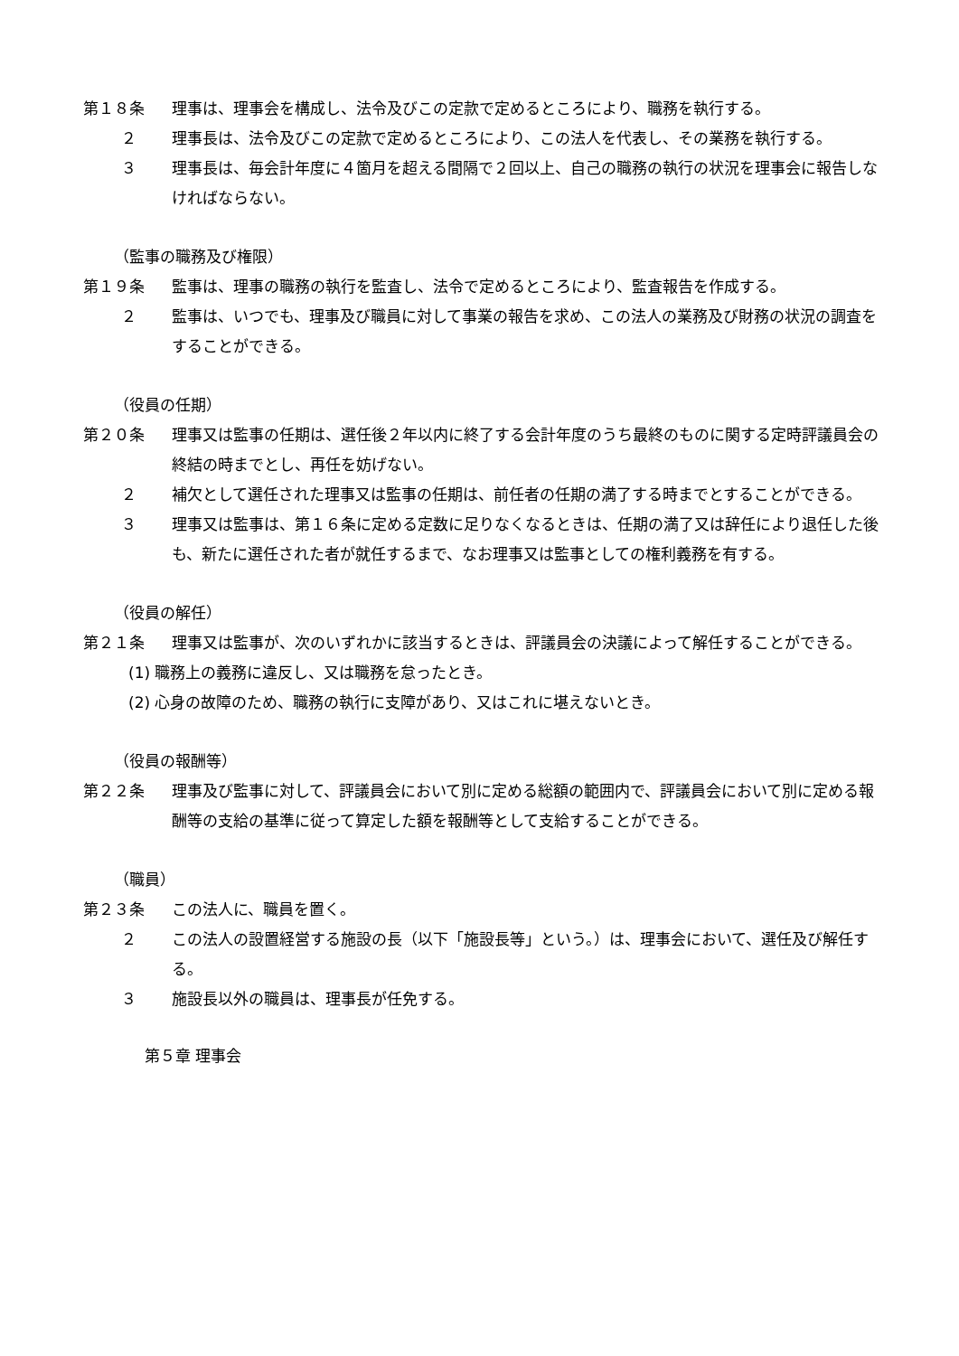第１８条 理事は、理事会を構成し、法令及びこの定款で定めるところにより、職務を執行する。
２ 理事長は、法令及びこの定款で定めるところにより、この法人を代表し、その業務を執行する。
３ 理事長は、毎会計年度に４箇月を超える間隔で２回以上、自己の職務の執行の状況を理事会に報告しなければならない。
（監事の職務及び権限）
第１９条 監事は、理事の職務の執行を監査し、法令で定めるところにより、監査報告を作成する。
２ 監事は、いつでも、理事及び職員に対して事業の報告を求め、この法人の業務及び財務の状況の調査をすることができる。
（役員の任期）
第２０条 理事又は監事の任期は、選任後２年以内に終了する会計年度のうち最終のものに関する定時評議員会の終結の時までとし、再任を妨げない。
２ 補欠として選任された理事又は監事の任期は、前任者の任期の満了する時までとすることができる。
３ 理事又は監事は、第１６条に定める定数に足りなくなるときは、任期の満了又は辞任により退任した後も、新たに選任された者が就任するまで、なお理事又は監事としての権利義務を有する。
（役員の解任）
第２１条 理事又は監事が、次のいずれかに該当するときは、評議員会の決議によって解任することができる。
(1) 職務上の義務に違反し、又は職務を怠ったとき。
(2) 心身の故障のため、職務の執行に支障があり、又はこれに堪えないとき。
（役員の報酬等）
第２２条 理事及び監事に対して、評議員会において別に定める総額の範囲内で、評議員会において別に定める報酬等の支給の基準に従って算定した額を報酬等として支給することができる。
（職員）
第２３条 この法人に、職員を置く。
２ この法人の設置経営する施設の長（以下「施設長等」という。）は、理事会において、選任及び解任する。
３ 施設長以外の職員は、理事長が任免する。
第５章 理事会